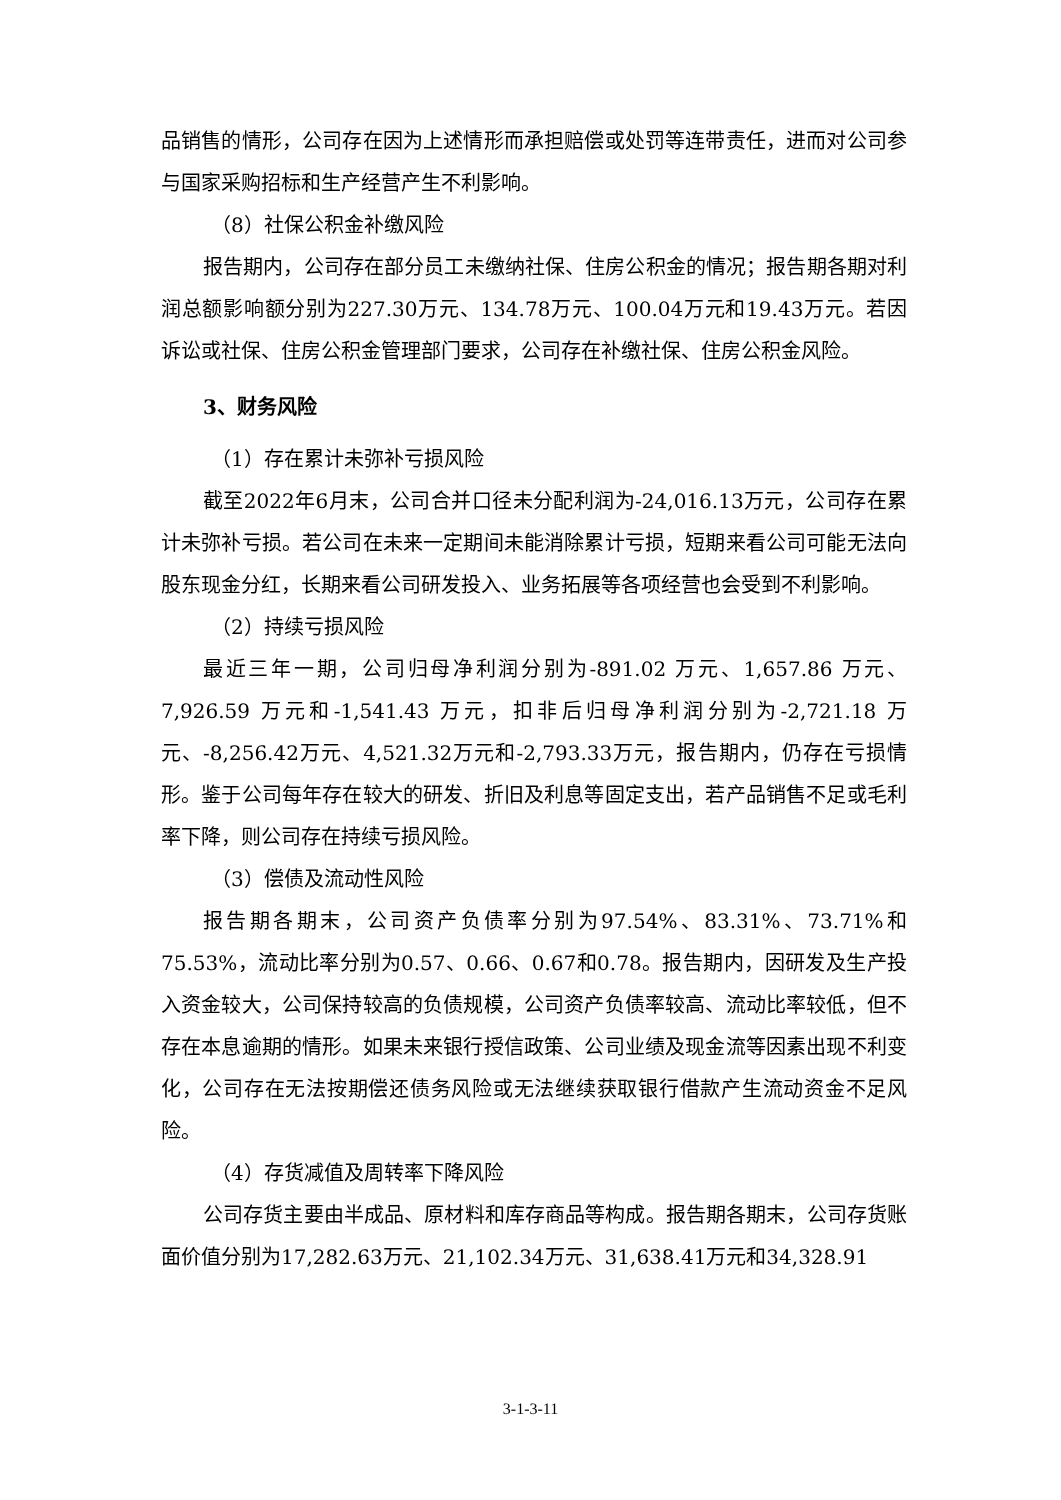品销售的情形，公司存在因为上述情形而承担赔偿或处罚等连带责任，进而对公司参与国家采购招标和生产经营产生不利影响。
（8）社保公积金补缴风险
报告期内，公司存在部分员工未缴纳社保、住房公积金的情况；报告期各期对利润总额影响额分别为227.30万元、134.78万元、100.04万元和19.43万元。若因诉讼或社保、住房公积金管理部门要求，公司存在补缴社保、住房公积金风险。
3、财务风险
（1）存在累计未弥补亏损风险
截至2022年6月末，公司合并口径未分配利润为-24,016.13万元，公司存在累计未弥补亏损。若公司在未来一定期间未能消除累计亏损，短期来看公司可能无法向股东现金分红，长期来看公司研发投入、业务拓展等各项经营也会受到不利影响。
（2）持续亏损风险
最近三年一期，公司归母净利润分别为-891.02 万元、1,657.86 万元、7,926.59 万元和-1,541.43 万元，扣非后归母净利润分别为-2,721.18 万元、-8,256.42万元、4,521.32万元和-2,793.33万元，报告期内，仍存在亏损情形。鉴于公司每年存在较大的研发、折旧及利息等固定支出，若产品销售不足或毛利率下降，则公司存在持续亏损风险。
（3）偿债及流动性风险
报告期各期末，公司资产负债率分别为97.54%、83.31%、73.71%和75.53%，流动比率分别为0.57、0.66、0.67和0.78。报告期内，因研发及生产投入资金较大，公司保持较高的负债规模，公司资产负债率较高、流动比率较低，但不存在本息逾期的情形。如果未来银行授信政策、公司业绩及现金流等因素出现不利变化，公司存在无法按期偿还债务风险或无法继续获取银行借款产生流动资金不足风险。
（4）存货减值及周转率下降风险
公司存货主要由半成品、原材料和库存商品等构成。报告期各期末，公司存货账面价值分别为17,282.63万元、21,102.34万元、31,638.41万元和34,328.91
3-1-3-11